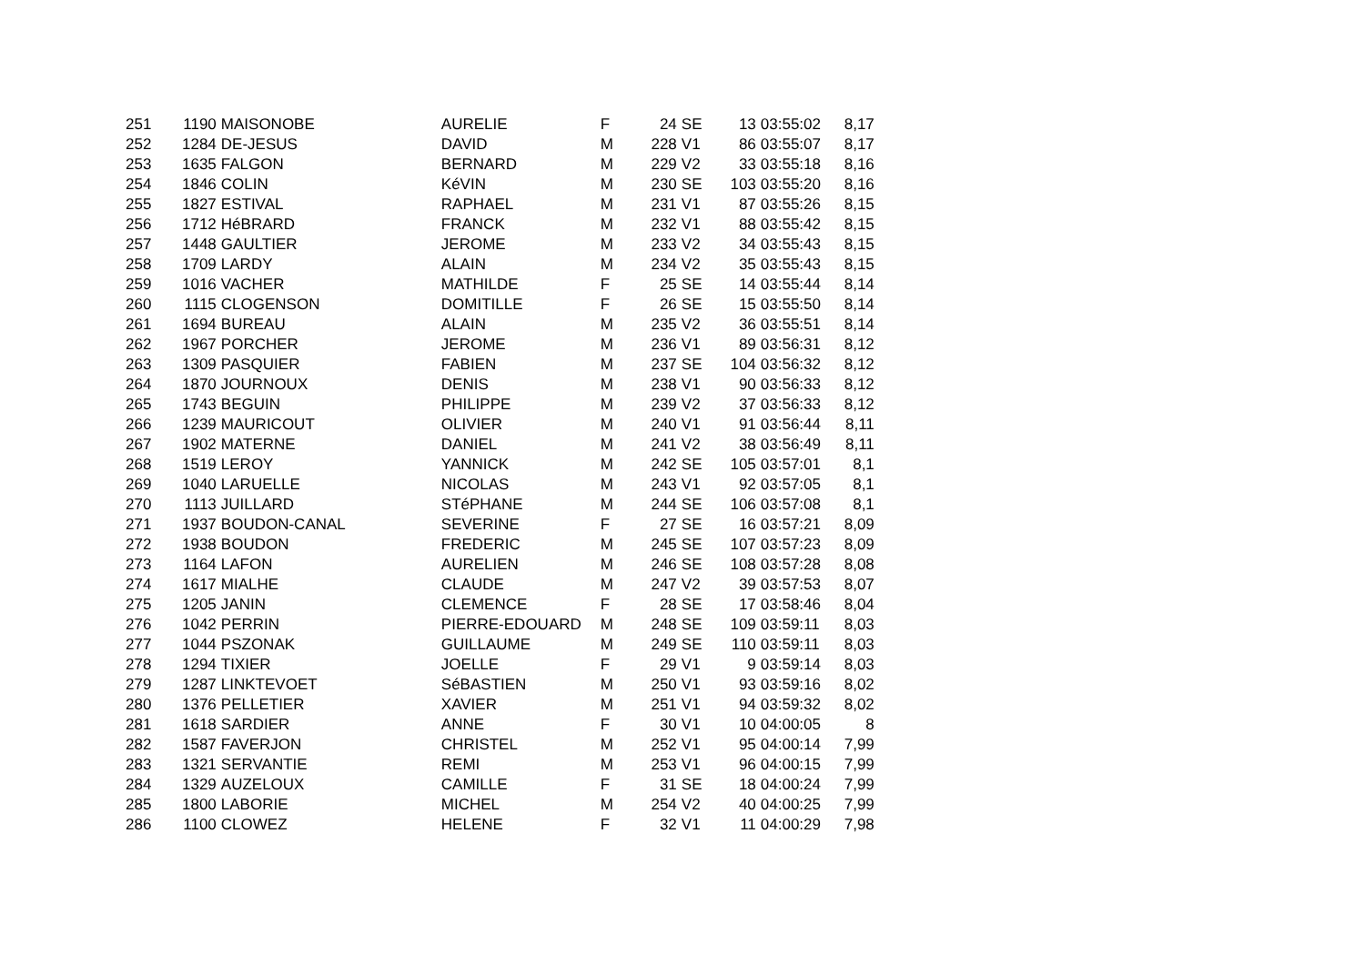| 251 | 1190 | MAISONOBE | AURELIE | F | 24 | SE | 13 | 03:55:02 | 8,17 |
| 252 | 1284 | DE-JESUS | DAVID | M | 228 | V1 | 86 | 03:55:07 | 8,17 |
| 253 | 1635 | FALGON | BERNARD | M | 229 | V2 | 33 | 03:55:18 | 8,16 |
| 254 | 1846 | COLIN | KéVIN | M | 230 | SE | 103 | 03:55:20 | 8,16 |
| 255 | 1827 | ESTIVAL | RAPHAEL | M | 231 | V1 | 87 | 03:55:26 | 8,15 |
| 256 | 1712 | HéBRARD | FRANCK | M | 232 | V1 | 88 | 03:55:42 | 8,15 |
| 257 | 1448 | GAULTIER | JEROME | M | 233 | V2 | 34 | 03:55:43 | 8,15 |
| 258 | 1709 | LARDY | ALAIN | M | 234 | V2 | 35 | 03:55:43 | 8,15 |
| 259 | 1016 | VACHER | MATHILDE | F | 25 | SE | 14 | 03:55:44 | 8,14 |
| 260 | 1115 | CLOGENSON | DOMITILLE | F | 26 | SE | 15 | 03:55:50 | 8,14 |
| 261 | 1694 | BUREAU | ALAIN | M | 235 | V2 | 36 | 03:55:51 | 8,14 |
| 262 | 1967 | PORCHER | JEROME | M | 236 | V1 | 89 | 03:56:31 | 8,12 |
| 263 | 1309 | PASQUIER | FABIEN | M | 237 | SE | 104 | 03:56:32 | 8,12 |
| 264 | 1870 | JOURNOUX | DENIS | M | 238 | V1 | 90 | 03:56:33 | 8,12 |
| 265 | 1743 | BEGUIN | PHILIPPE | M | 239 | V2 | 37 | 03:56:33 | 8,12 |
| 266 | 1239 | MAURICOUT | OLIVIER | M | 240 | V1 | 91 | 03:56:44 | 8,11 |
| 267 | 1902 | MATERNE | DANIEL | M | 241 | V2 | 38 | 03:56:49 | 8,11 |
| 268 | 1519 | LEROY | YANNICK | M | 242 | SE | 105 | 03:57:01 | 8,1 |
| 269 | 1040 | LARUELLE | NICOLAS | M | 243 | V1 | 92 | 03:57:05 | 8,1 |
| 270 | 1113 | JUILLARD | STéPHANE | M | 244 | SE | 106 | 03:57:08 | 8,1 |
| 271 | 1937 | BOUDON-CANAL | SEVERINE | F | 27 | SE | 16 | 03:57:21 | 8,09 |
| 272 | 1938 | BOUDON | FREDERIC | M | 245 | SE | 107 | 03:57:23 | 8,09 |
| 273 | 1164 | LAFON | AURELIEN | M | 246 | SE | 108 | 03:57:28 | 8,08 |
| 274 | 1617 | MIALHE | CLAUDE | M | 247 | V2 | 39 | 03:57:53 | 8,07 |
| 275 | 1205 | JANIN | CLEMENCE | F | 28 | SE | 17 | 03:58:46 | 8,04 |
| 276 | 1042 | PERRIN | PIERRE-EDOUARD | M | 248 | SE | 109 | 03:59:11 | 8,03 |
| 277 | 1044 | PSZONAK | GUILLAUME | M | 249 | SE | 110 | 03:59:11 | 8,03 |
| 278 | 1294 | TIXIER | JOELLE | F | 29 | V1 | 9 | 03:59:14 | 8,03 |
| 279 | 1287 | LINKTEVOET | SéBASTIEN | M | 250 | V1 | 93 | 03:59:16 | 8,02 |
| 280 | 1376 | PELLETIER | XAVIER | M | 251 | V1 | 94 | 03:59:32 | 8,02 |
| 281 | 1618 | SARDIER | ANNE | F | 30 | V1 | 10 | 04:00:05 | 8 |
| 282 | 1587 | FAVERJON | CHRISTEL | M | 252 | V1 | 95 | 04:00:14 | 7,99 |
| 283 | 1321 | SERVANTIE | REMI | M | 253 | V1 | 96 | 04:00:15 | 7,99 |
| 284 | 1329 | AUZELOUX | CAMILLE | F | 31 | SE | 18 | 04:00:24 | 7,99 |
| 285 | 1800 | LABORIE | MICHEL | M | 254 | V2 | 40 | 04:00:25 | 7,99 |
| 286 | 1100 | CLOWEZ | HELENE | F | 32 | V1 | 11 | 04:00:29 | 7,98 |